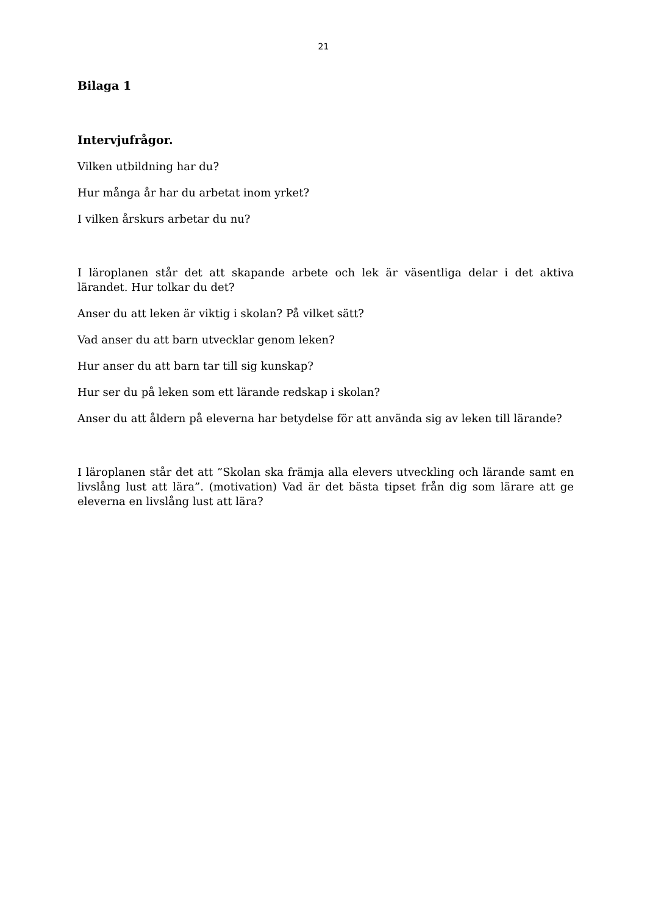21
Bilaga 1
Intervjufrågor.
Vilken utbildning har du?
Hur många år har du arbetat inom yrket?
I vilken årskurs arbetar du nu?
I läroplanen står det att skapande arbete och lek är väsentliga delar i det aktiva lärandet. Hur tolkar du det?
Anser du att leken är viktig i skolan? På vilket sätt?
Vad anser du att barn utvecklar genom leken?
Hur anser du att barn tar till sig kunskap?
Hur ser du på leken som ett lärande redskap i skolan?
Anser du att åldern på eleverna har betydelse för att använda sig av leken till lärande?
I läroplanen står det att ”Skolan ska främja alla elevers utveckling och lärande samt en livslång lust att lära”. (motivation) Vad är det bästa tipset från dig som lärare att ge eleverna en livslång lust att lära?